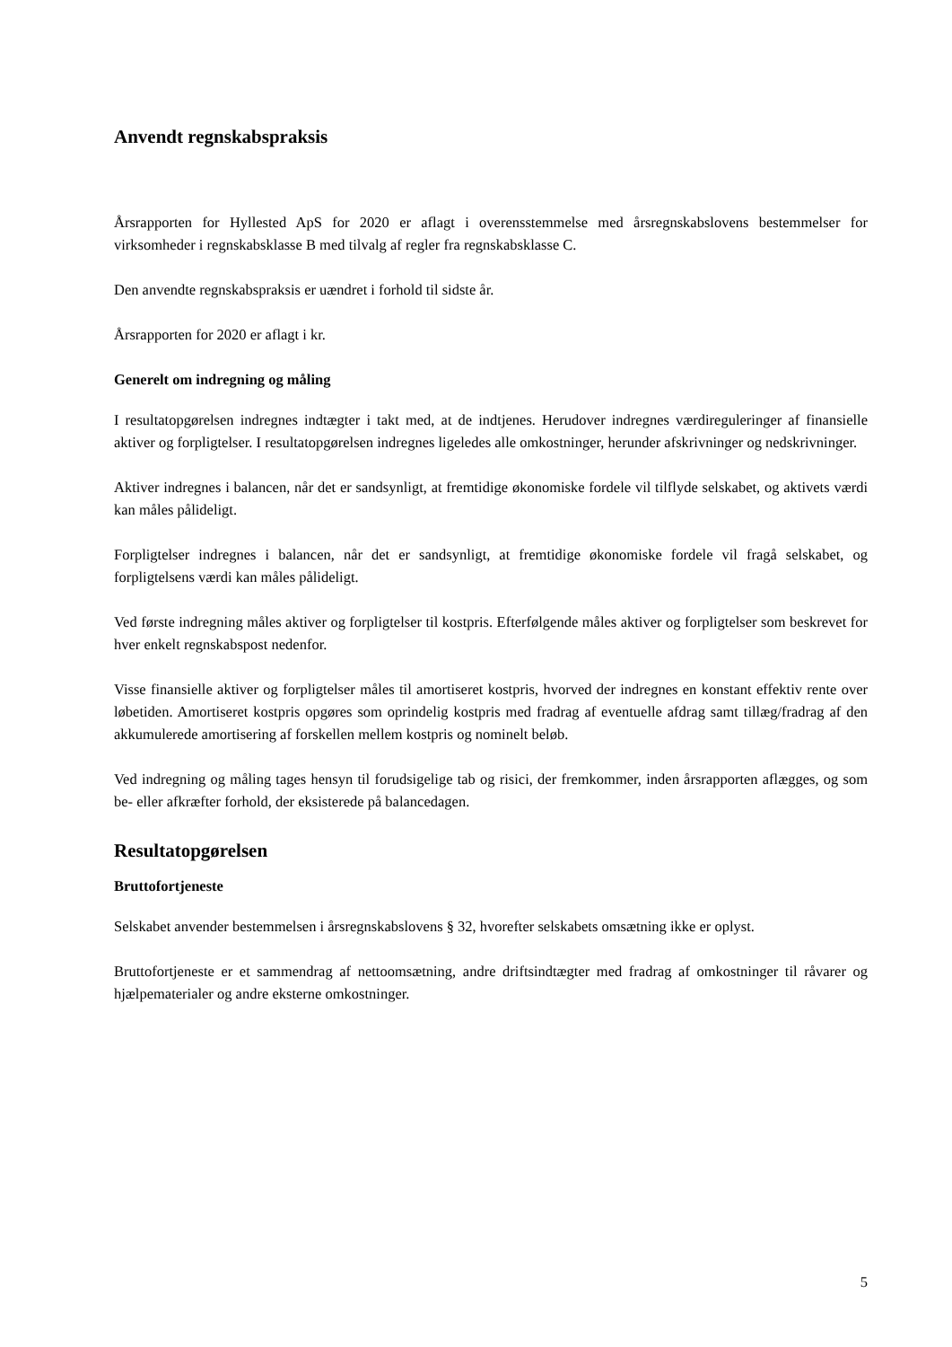Anvendt regnskabspraksis
Årsrapporten for Hyllested ApS for 2020 er aflagt i overensstemmelse med årsregnskabslovens bestemmelser for virksomheder i regnskabsklasse B med tilvalg af regler fra regnskabsklasse C.
Den anvendte regnskabspraksis er uændret i forhold til sidste år.
Årsrapporten for 2020 er aflagt i kr.
Generelt om indregning og måling
I resultatopgørelsen indregnes indtægter i takt med, at de indtjenes. Herudover indregnes værdireguleringer af finansielle aktiver og forpligtelser. I resultatopgørelsen indregnes ligeledes alle omkostninger, herunder afskrivninger og nedskrivninger.
Aktiver indregnes i balancen, når det er sandsynligt, at fremtidige økonomiske fordele vil tilflyde selskabet, og aktivets værdi kan måles pålideligt.
Forpligtelser indregnes i balancen, når det er sandsynligt, at fremtidige økonomiske fordele vil fragå selskabet, og forpligtelsens værdi kan måles pålideligt.
Ved første indregning måles aktiver og forpligtelser til kostpris. Efterfølgende måles aktiver og forpligtelser som beskrevet for hver enkelt regnskabspost nedenfor.
Visse finansielle aktiver og forpligtelser måles til amortiseret kostpris, hvorved der indregnes en konstant effektiv rente over løbetiden. Amortiseret kostpris opgøres som oprindelig kostpris med fradrag af eventuelle afdrag samt tillæg/fradrag af den akkumulerede amortisering af forskellen mellem kostpris og nominelt beløb.
Ved indregning og måling tages hensyn til forudsigelige tab og risici, der fremkommer, inden årsrapporten aflægges, og som be- eller afkræfter forhold, der eksisterede på balancedagen.
Resultatopgørelsen
Bruttofortjeneste
Selskabet anvender bestemmelsen i årsregnskabslovens § 32, hvorefter selskabets omsætning ikke er oplyst.
Bruttofortjeneste er et sammendrag af nettoomsætning, andre driftsindtægter med fradrag af omkostninger til råvarer og hjælpematerialer og andre eksterne omkostninger.
5